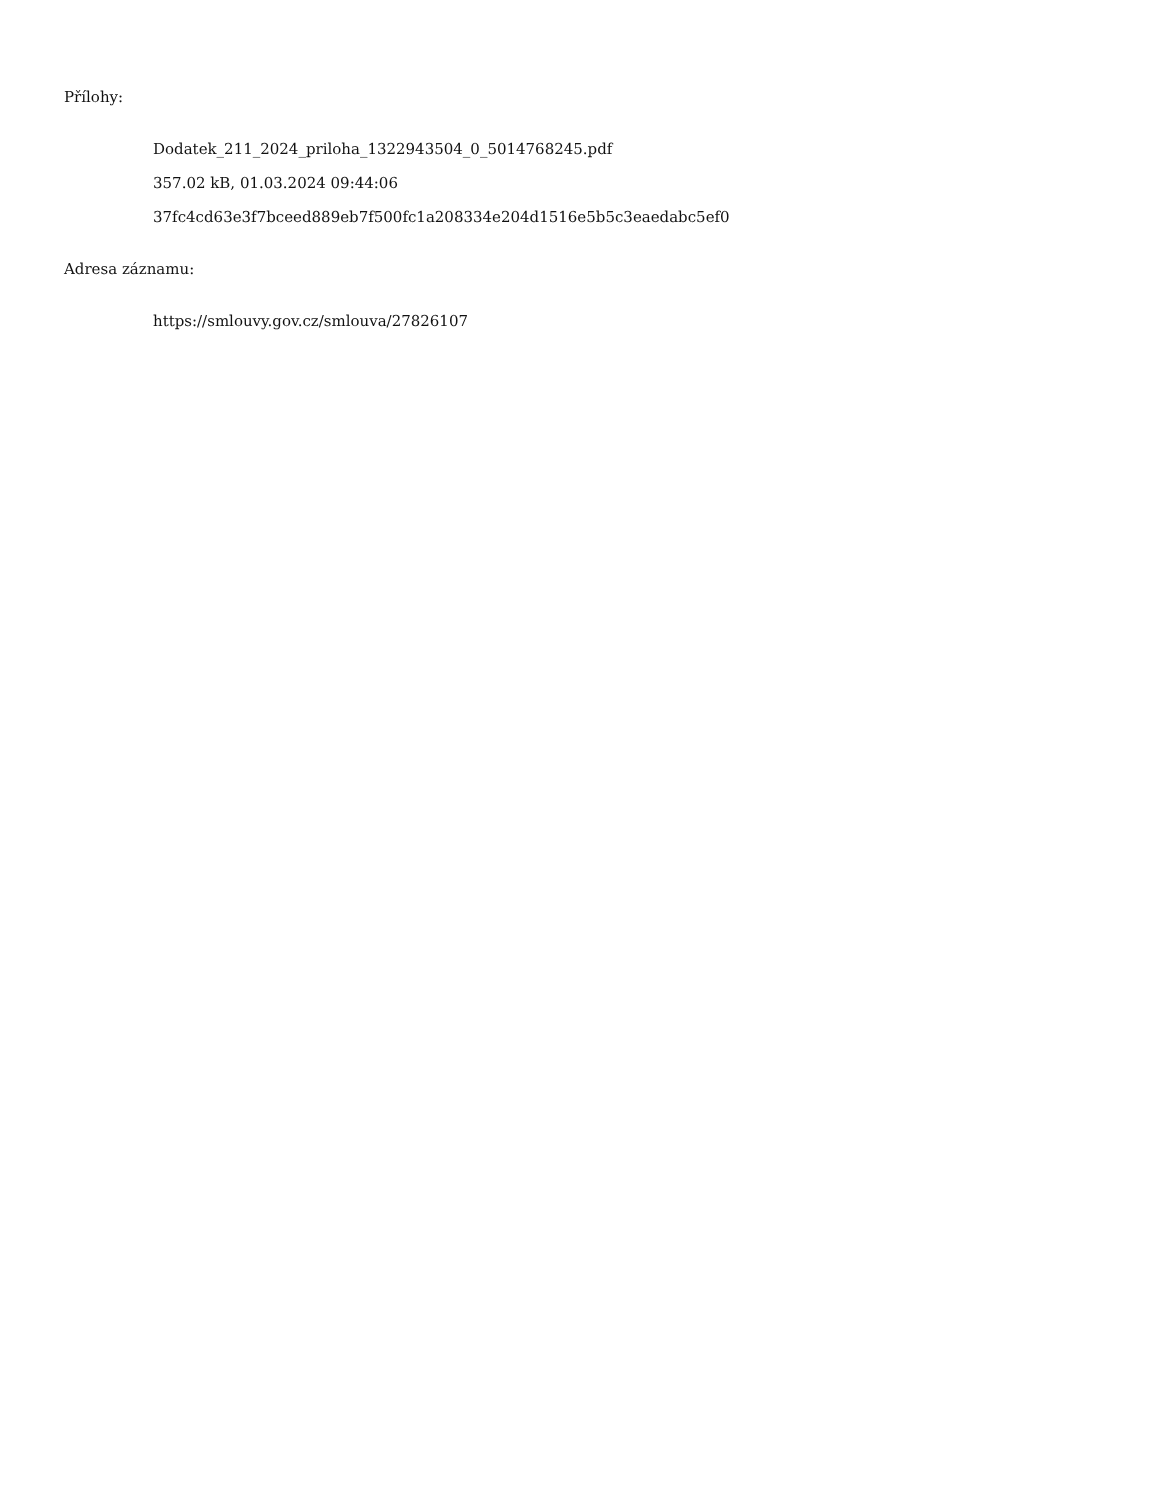Přílohy:
Dodatek_211_2024_priloha_1322943504_0_5014768245.pdf
357.02 kB, 01.03.2024 09:44:06
37fc4cd63e3f7bceed889eb7f500fc1a208334e204d1516e5b5c3eaedabc5ef0
Adresa záznamu:
https://smlouvy.gov.cz/smlouva/27826107